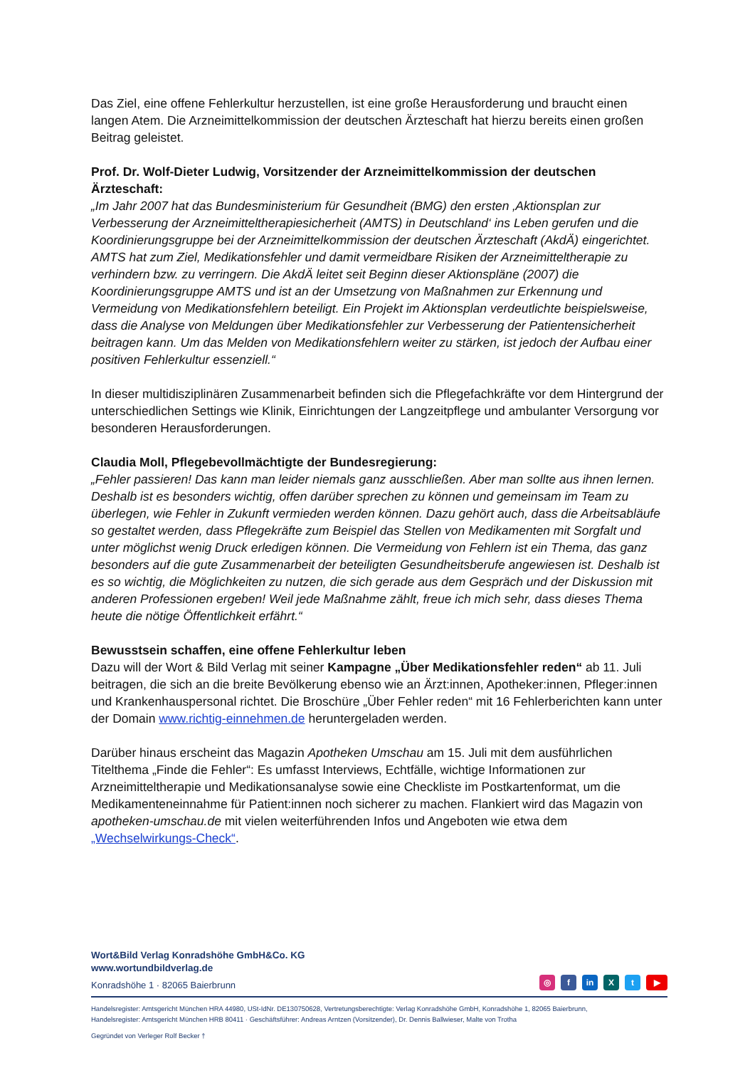Das Ziel, eine offene Fehlerkultur herzustellen, ist eine große Herausforderung und braucht einen langen Atem. Die Arzneimittelkommission der deutschen Ärzteschaft hat hierzu bereits einen großen Beitrag geleistet.
Prof. Dr. Wolf-Dieter Ludwig, Vorsitzender der Arzneimittelkommission der deutschen Ärzteschaft:
„Im Jahr 2007 hat das Bundesministerium für Gesundheit (BMG) den ersten ‚Aktionsplan zur Verbesserung der Arzneimitteltherapiesicherheit (AMTS) in Deutschland‘ ins Leben gerufen und die Koordinierungsgruppe bei der Arzneimittelkommission der deutschen Ärzteschaft (AkdÄ) eingerichtet. AMTS hat zum Ziel, Medikationsfehler und damit vermeidbare Risiken der Arzneimitteltherapie zu verhindern bzw. zu verringern. Die AkdÄ leitet seit Beginn dieser Aktionspläne (2007) die Koordinierungsgruppe AMTS und ist an der Umsetzung von Maßnahmen zur Erkennung und Vermeidung von Medikationsfehlern beteiligt. Ein Projekt im Aktionsplan verdeutlichte beispielsweise, dass die Analyse von Meldungen über Medikationsfehler zur Verbesserung der Patientensicherheit beitragen kann. Um das Melden von Medikationsfehlern weiter zu stärken, ist jedoch der Aufbau einer positiven Fehlerkultur essenziell.“
In dieser multidisziplinären Zusammenarbeit befinden sich die Pflegefachkräfte vor dem Hintergrund der unterschiedlichen Settings wie Klinik, Einrichtungen der Langzeitpflege und ambulanter Versorgung vor besonderen Herausforderungen.
Claudia Moll, Pflegebevollmächtigte der Bundesregierung:
„Fehler passieren! Das kann man leider niemals ganz ausschließen. Aber man sollte aus ihnen lernen. Deshalb ist es besonders wichtig, offen darüber sprechen zu können und gemeinsam im Team zu überlegen, wie Fehler in Zukunft vermieden werden können. Dazu gehört auch, dass die Arbeitsabläufe so gestaltet werden, dass Pflegekräfte zum Beispiel das Stellen von Medikamenten mit Sorgfalt und unter möglichst wenig Druck erledigen können. Die Vermeidung von Fehlern ist ein Thema, das ganz besonders auf die gute Zusammenarbeit der beteiligten Gesundheitsberufe angewiesen ist. Deshalb ist es so wichtig, die Möglichkeiten zu nutzen, die sich gerade aus dem Gespräch und der Diskussion mit anderen Professionen ergeben! Weil jede Maßnahme zählt, freue ich mich sehr, dass dieses Thema heute die nötige Öffentlichkeit erfährt.“
Bewusstsein schaffen, eine offene Fehlerkultur leben
Dazu will der Wort & Bild Verlag mit seiner Kampagne „Über Medikationsfehler reden“ ab 11. Juli beitragen, die sich an die breite Bevölkerung ebenso wie an Ärzt:innen, Apotheker:innen, Pfleger:innen und Krankenhauspersonal richtet. Die Broschüre „Über Fehler reden“ mit 16 Fehlerberichten kann unter der Domain www.richtig-einnehmen.de heruntergeladen werden.
Darüber hinaus erscheint das Magazin Apotheken Umschau am 15. Juli mit dem ausführlichen Titelthema „Finde die Fehler“: Es umfasst Interviews, Echtfälle, wichtige Informationen zur Arzneimitteltherapie und Medikationsanalyse sowie eine Checkliste im Postkartenformat, um die Medikamenteneinnahme für Patient:innen noch sicherer zu machen. Flankiert wird das Magazin von apotheken-umschau.de mit vielen weiterführenden Infos und Angeboten wie etwa dem „Wechselwirkungs-Check“.
Wort&Bild Verlag Konradshöhe GmbH&Co. KG
www.wortundbildverlag.de
Konradshöhe 1 · 82065 Baierbrunn
◎ f in X t ▶
Handelsregister: Amtsgericht München HRA 44980, USt-IdNr. DE130750628, Vertretungsberechtigte: Verlag Konradshöhe GmbH, Konradshöhe 1, 82065 Baierbrunn,
Handelsregister: Amtsgericht München HRB 80411 · Geschäftsführer: Andreas Arntzen (Vorsitzender), Dr. Dennis Ballwieser, Malte von Trotha
Gegründet von Verleger Rolf Becker †